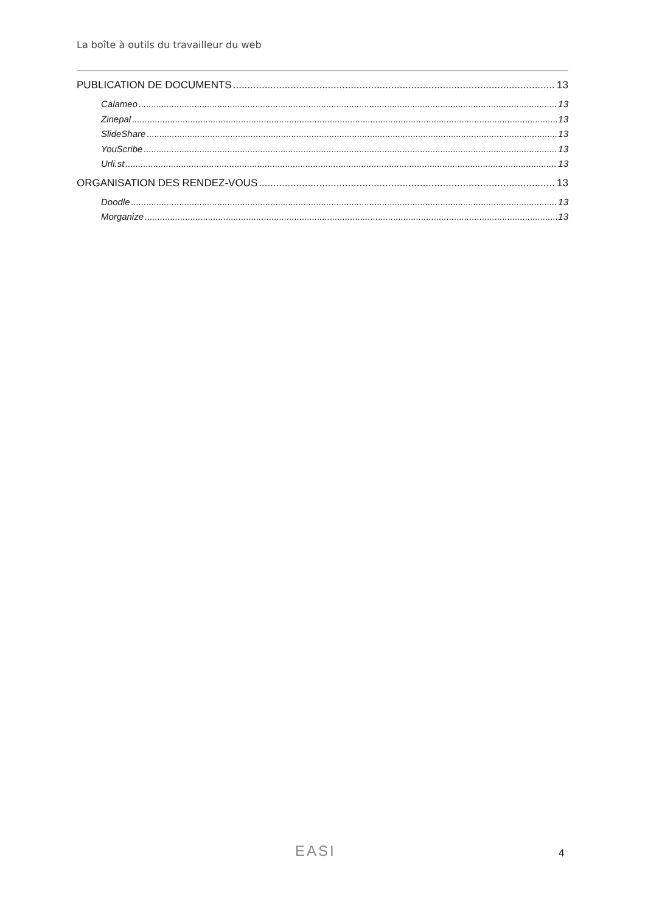La boîte à outils du travailleur du web
PUBLICATION DE DOCUMENTS 13
Calameo 13
Zinepal 13
SlideShare 13
YouScribe 13
Urli.st 13
ORGANISATION DES RENDEZ-VOUS 13
Doodle 13
Morganize 13
EASI 4